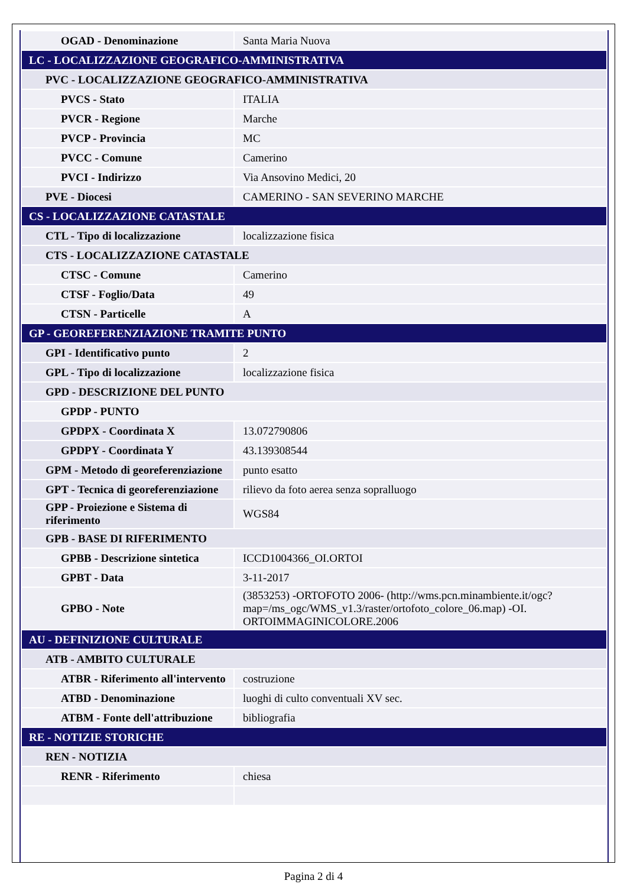| OGAD - Denominazione | Santa Maria Nuova |
| LC - LOCALIZZAZIONE GEOGRAFICO-AMMINISTRATIVA | |
| PVC - LOCALIZZAZIONE GEOGRAFICO-AMMINISTRATIVA | |
| PVCS - Stato | ITALIA |
| PVCR - Regione | Marche |
| PVCP - Provincia | MC |
| PVCC - Comune | Camerino |
| PVCI - Indirizzo | Via Ansovino Medici, 20 |
| PVE - Diocesi | CAMERINO - SAN SEVERINO MARCHE |
| CS - LOCALIZZAZIONE CATASTALE | |
| CTL - Tipo di localizzazione | localizzazione fisica |
| CTS - LOCALIZZAZIONE CATASTALE | |
| CTSC - Comune | Camerino |
| CTSF - Foglio/Data | 49 |
| CTSN - Particelle | A |
| GP - GEOREFERENZIAZIONE TRAMITE PUNTO | |
| GPI - Identificativo punto | 2 |
| GPL - Tipo di localizzazione | localizzazione fisica |
| GPD - DESCRIZIONE DEL PUNTO | |
| GPDP - PUNTO | |
| GPDPX - Coordinata X | 13.072790806 |
| GPDPY - Coordinata Y | 43.139308544 |
| GPM - Metodo di georeferenziazione | punto esatto |
| GPT - Tecnica di georeferenziazione | rilievo da foto aerea senza sopralluogo |
| GPP - Proiezione e Sistema di riferimento | WGS84 |
| GPB - BASE DI RIFERIMENTO | |
| GPBB - Descrizione sintetica | ICCD1004366_OI.ORTOI |
| GPBT - Data | 3-11-2017 |
| GPBO - Note | (3853253) -ORTOFOTO 2006- (http://wms.pcn.minambiente.it/ogc?map=/ms_ogc/WMS_v1.3/raster/ortofoto_colore_06.map) -OI. ORTOIMMAGINICOLORE.2006 |
| AU - DEFINIZIONE CULTURALE | |
| ATB - AMBITO CULTURALE | |
| ATBR - Riferimento all'intervento | costruzione |
| ATBD - Denominazione | luoghi di culto conventuali XV sec. |
| ATBM - Fonte dell'attribuzione | bibliografia |
| RE - NOTIZIE STORICHE | |
| REN - NOTIZIA | |
| RENR - Riferimento | chiesa |
Pagina 2 di 4